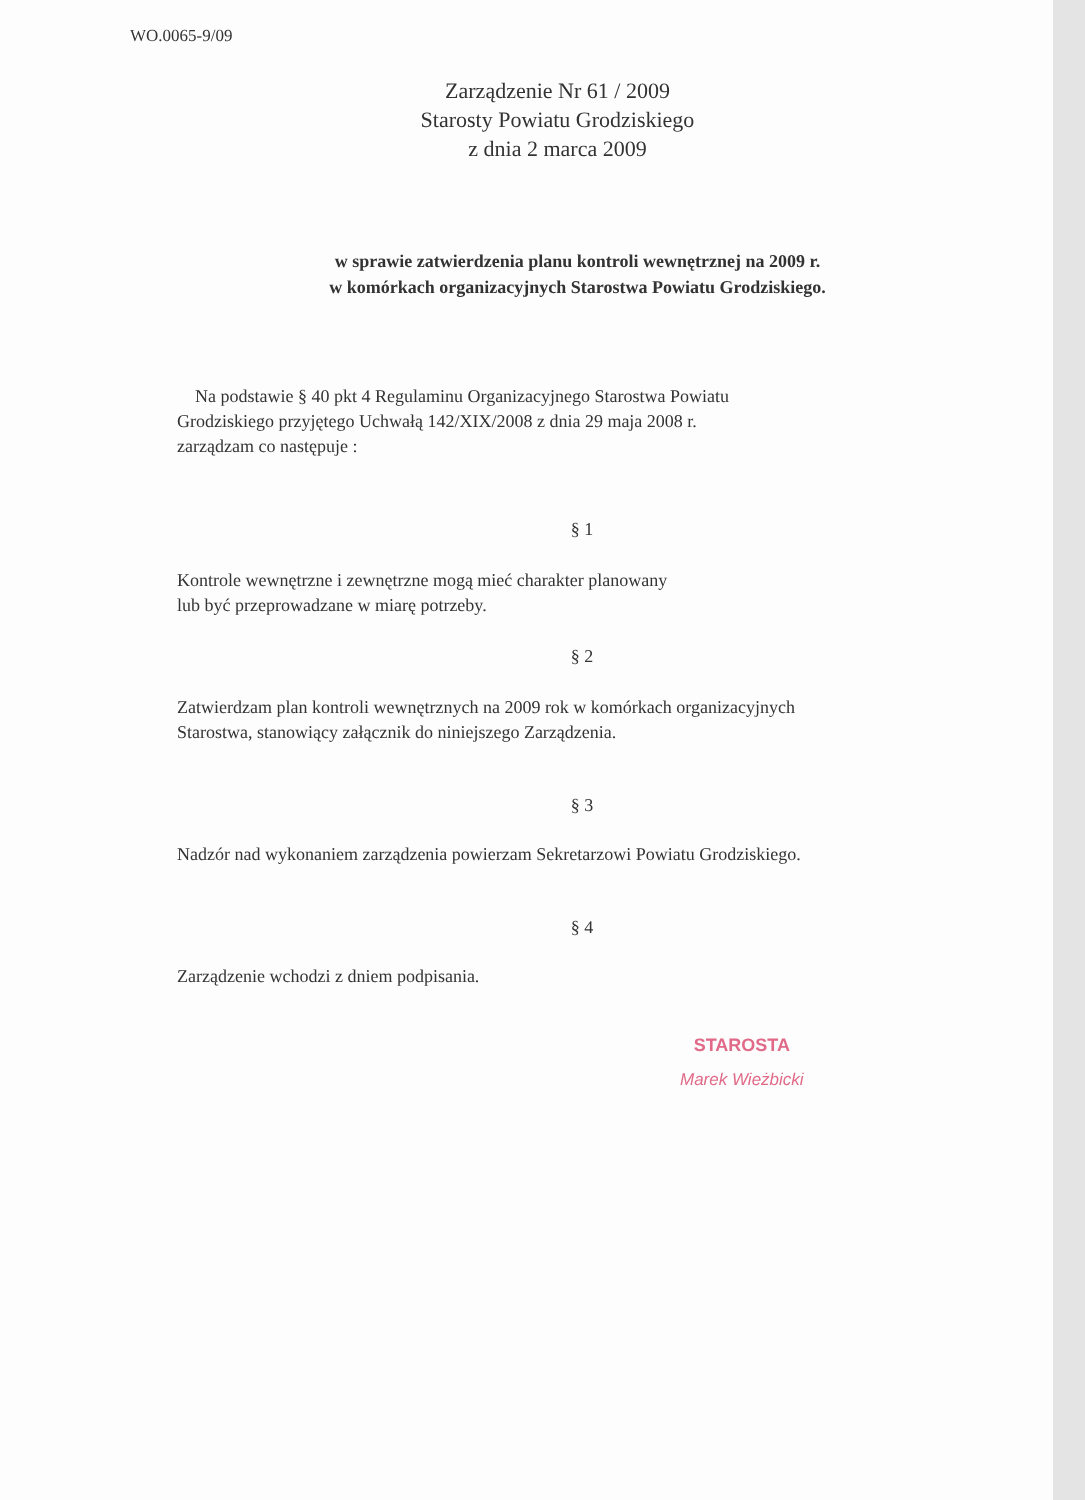WO.0065-9/09
Zarządzenie Nr 61 / 2009
Starosty Powiatu Grodziskiego
z dnia 2 marca 2009
w sprawie zatwierdzenia planu kontroli wewnętrznej na 2009 r.
w komórkach organizacyjnych Starostwa Powiatu Grodziskiego.
Na podstawie § 40 pkt 4 Regulaminu Organizacyjnego Starostwa Powiatu
Grodziskiego przyjętego Uchwałą 142/XIX/2008 z dnia 29 maja 2008 r.
zarządzam co następuje :
§ 1
Kontrole wewnętrzne i zewnętrzne mogą mieć charakter planowany
lub być przeprowadzane w miarę potrzeby.
§ 2
Zatwierdzam plan kontroli wewnętrznych na 2009 rok w komórkach organizacyjnych
Starostwa, stanowiący załącznik do niniejszego Zarządzenia.
§ 3
Nadzór nad wykonaniem zarządzenia powierzam Sekretarzowi Powiatu Grodziskiego.
§ 4
Zarządzenie wchodzi z dniem podpisania.
STAROSTA
Marek Wieżbicki